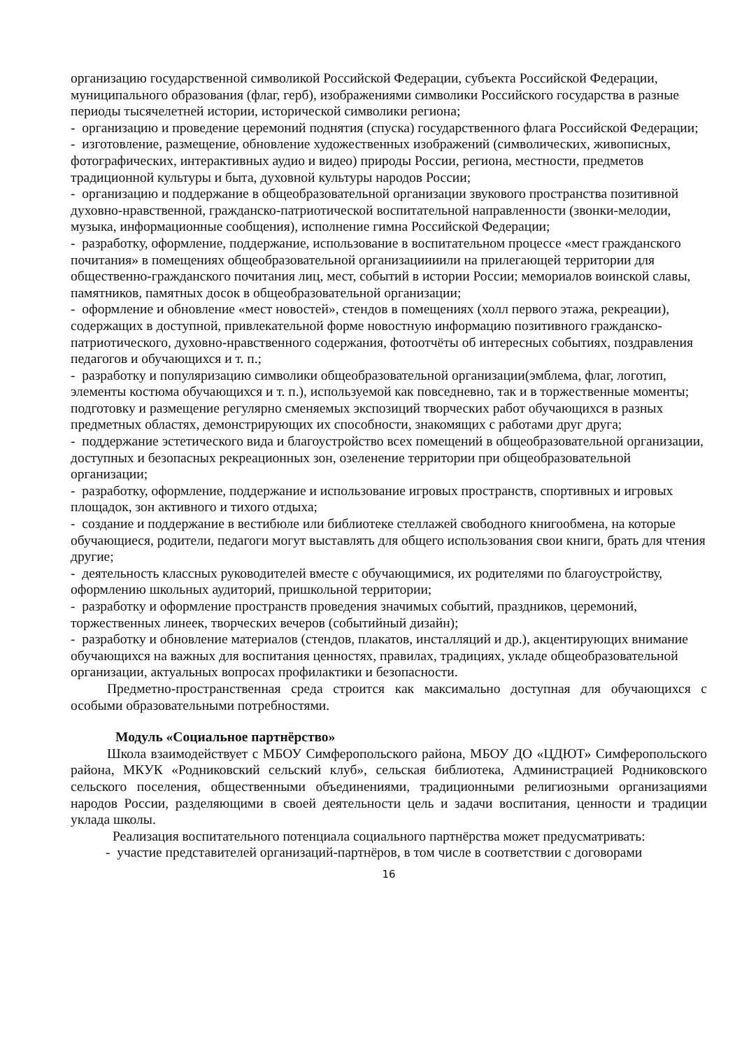организацию государственной символикой Российской Федерации, субъекта Российской Федерации, муниципального образования (флаг, герб), изображениями символики Российского государства в разные периоды тысячелетней истории, исторической символики региона;
- организацию и проведение церемоний поднятия (спуска) государственного флага Российской Федерации;
- изготовление, размещение, обновление художественных изображений (символических, живописных, фотографических, интерактивных аудио и видео) природы России, региона, местности, предметов традиционной культуры и быта, духовной культуры народов России;
- организацию и поддержание в общеобразовательной организации звукового пространства позитивной духовно-нравственной, гражданско-патриотической воспитательной направленности (звонки-мелодии, музыка, информационные сообщения), исполнение гимна Российской Федерации;
- разработку, оформление, поддержание, использование в воспитательном процессе «мест гражданского почитания» в помещениях общеобразовательной организациииили на прилегающей территории для общественно-гражданского почитания лиц, мест, событий в истории России; мемориалов воинской славы, памятников, памятных досок в общеобразовательной организации;
- оформление и обновление «мест новостей», стендов в помещениях (холл первого этажа, рекреации), содержащих в доступной, привлекательной форме новостную информацию позитивного гражданско-патриотического, духовно-нравственного содержания, фотоотчёты об интересных событиях, поздравления педагогов и обучающихся и т. п.;
- разработку и популяризацию символики общеобразовательной организации(эмблема, флаг, логотип, элементы костюма обучающихся и т. п.), используемой как повседневно, так и в торжественные моменты; подготовку и размещение регулярно сменяемых экспозиций творческих работ обучающихся в разных предметных областях, демонстрирующих их способности, знакомящих с работами друг друга;
- поддержание эстетического вида и благоустройство всех помещений в общеобразовательной организации, доступных и безопасных рекреационных зон, озеленение территории при общеобразовательной организации;
- разработку, оформление, поддержание и использование игровых пространств, спортивных и игровых площадок, зон активного и тихого отдыха;
- создание и поддержание в вестибюле или библиотеке стеллажей свободного книгообмена, на которые обучающиеся, родители, педагоги могут выставлять для общего использования свои книги, брать для чтения другие;
- деятельность классных руководителей вместе с обучающимися, их родителями по благоустройству, оформлению школьных аудиторий, пришкольной территории;
- разработку и оформление пространств проведения значимых событий, праздников, церемоний, торжественных линеек, творческих вечеров (событийный дизайн);
- разработку и обновление материалов (стендов, плакатов, инсталляций и др.), акцентирующих внимание обучающихся на важных для воспитания ценностях, правилах, традициях, укладе общеобразовательной организации, актуальных вопросах профилактики и безопасности.
Предметно-пространственная среда строится как максимально доступная для обучающихся с особыми образовательными потребностями.
Модуль «Социальное партнёрство»
Школа взаимодействует с МБОУ Симферопольского района, МБОУ ДО «ЦДЮТ» Симферопольского района, МКУК «Родниковский сельский клуб», сельская библиотека, Администрацией Родниковского сельского поселения, общественными объединениями, традиционными религиозными организациями народов России, разделяющими в своей деятельности цель и задачи воспитания, ценности и традиции уклада школы.
Реализация воспитательного потенциала социального партнёрства может предусматривать:
- участие представителей организаций-партнёров, в том числе в соответствии с договорами
16